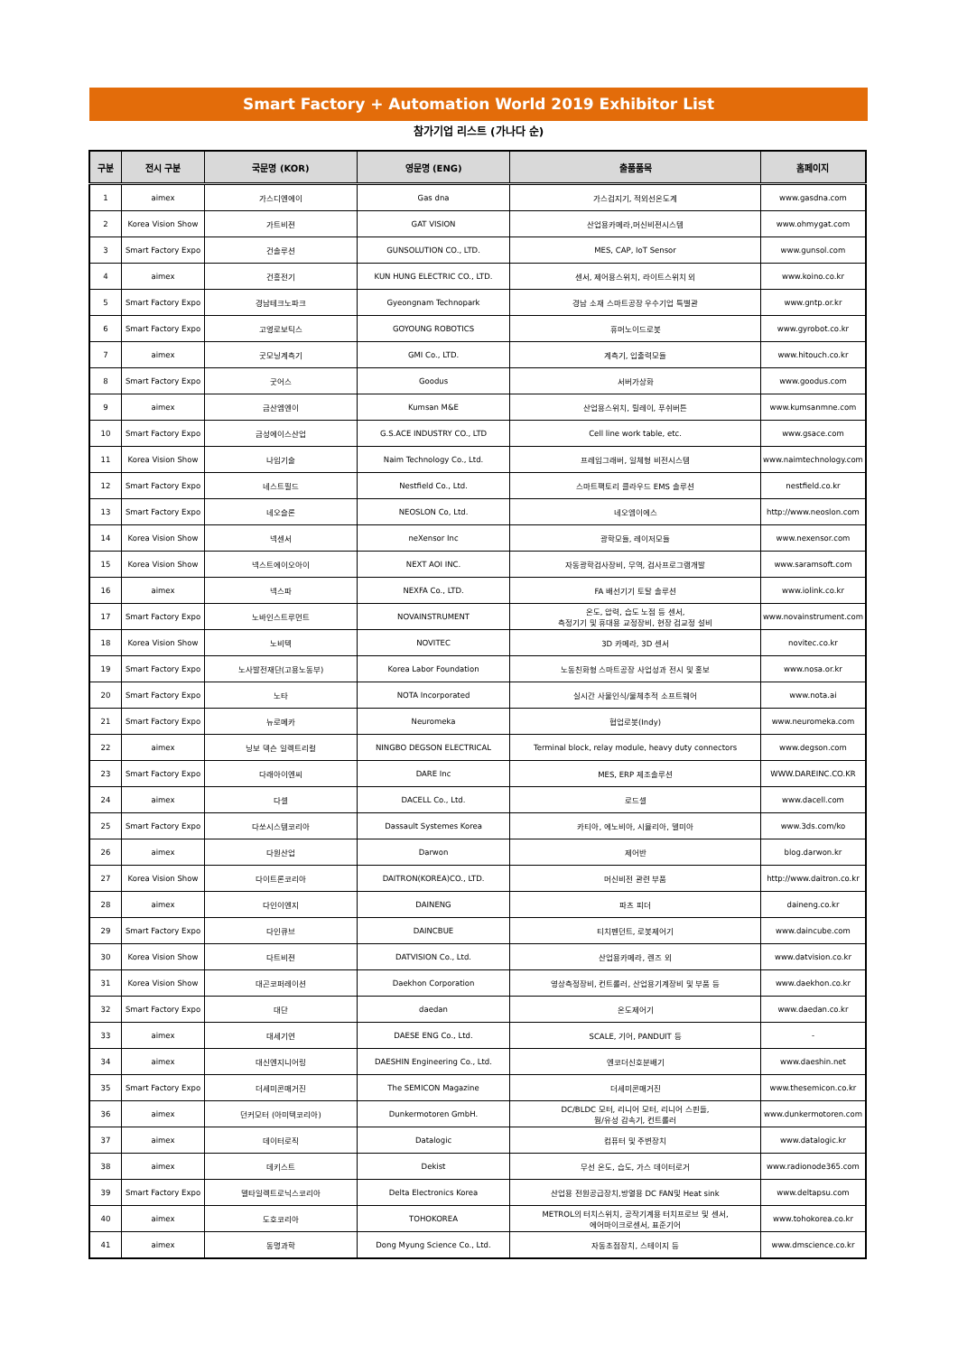Smart Factory + Automation World 2019 Exhibitor List
참가기업 리스트 (가나다 순)
| 구분 | 전시 구분 | 국문명 (KOR) | 영문명 (ENG) | 출품품목 | 홈페이지 |
| --- | --- | --- | --- | --- | --- |
| 1 | aimex | 가스디엔에이 | Gas dna | 가스검지기, 적외선온도계 | www.gasdna.com |
| 2 | Korea Vision Show | 가트비젼 | GAT VISION | 산업용카메라,머신비젼시스템 | www.ohmygat.com |
| 3 | Smart Factory Expo | 건솔루션 | GUNSOLUTION CO., LTD. | MES, CAP, IoT Sensor | www.gunsol.com |
| 4 | aimex | 건흥전기 | KUN HUNG ELECTRIC CO., LTD. | 센서, 제어용스위치, 라이트스위치 외 | www.koino.co.kr |
| 5 | Smart Factory Expo | 경남테크노파크 | Gyeongnam Technopark | 경남 소재 스마트공장 우수기업 특별관 | www.gntp.or.kr |
| 6 | Smart Factory Expo | 고영로보틱스 | GOYOUNG ROBOTICS | 휴머노이드로봇 | www.gyrobot.co.kr |
| 7 | aimex | 굿모닝계측기 | GMI Co., LTD. | 계측기, 입출력모듈 | www.hitouch.co.kr |
| 8 | Smart Factory Expo | 굿어스 | Goodus | 서버가상화 | www.goodus.com |
| 9 | aimex | 금산엠엔이 | Kumsan M&E | 산업용스위치, 릴레이, 푸쉬버튼 | www.kumsanmne.com |
| 10 | Smart Factory Expo | 금성에이스산업 | G.S.ACE INDUSTRY CO., LTD | Cell line work table, etc. | www.gsace.com |
| 11 | Korea Vision Show | 나임기술 | Naim Technology Co., Ltd. | 프레임그래버, 일체형 비전시스템 | www.naimtechnology.com |
| 12 | Smart Factory Expo | 네스트필드 | Nestfield Co., Ltd. | 스마트팩토리 클라우드 EMS 솔루션 | nestfield.co.kr |
| 13 | Smart Factory Expo | 네오슬론 | NEOSLON Co, Ltd. | 네오엠이에스 | http://www.neoslon.com |
| 14 | Korea Vision Show | 넥센서 | neXensor Inc | 광학모듈, 레이저모듈 | www.nexensor.com |
| 15 | Korea Vision Show | 넥스트에이오아이 | NEXT AOI INC. | 자동광학검사장비, 무역, 검사프로그램개발 | www.saramsoft.com |
| 16 | aimex | 넥스파 | NEXFA Co., LTD. | FA 배선기기 토탈 솔루션 | www.iolink.co.kr |
| 17 | Smart Factory Expo | 노바인스트루먼트 | NOVAINSTRUMENT | 온도, 압력, 습도 노점 등 센서, 측정기기 및 휴대용 교정장비, 현장 검교정 설비 | www.novainstrument.com |
| 18 | Korea Vision Show | 노비텍 | NOVITEC | 3D 카메라, 3D 센서 | novitec.co.kr |
| 19 | Smart Factory Expo | 노사발전재단(고용노동부) | Korea Labor Foundation | 노동친화형 스마트공장 사업성과 전시 및 홍보 | www.nosa.or.kr |
| 20 | Smart Factory Expo | 노타 | NOTA Incorporated | 실시간 사물인식/물체추적 소프트웨어 | www.nota.ai |
| 21 | Smart Factory Expo | 뉴로메카 | Neuromeka | 협업로봇(Indy) | www.neuromeka.com |
| 22 | aimex | 닝보 덱슨 일렉트리컬 | NINGBO DEGSON ELECTRICAL | Terminal block, relay module, heavy duty connectors | www.degson.com |
| 23 | Smart Factory Expo | 다래아이엔씨 | DARE Inc | MES, ERP 제조솔루션 | WWW.DAREINC.CO.KR |
| 24 | aimex | 다셀 | DACELL Co., Ltd. | 로드셀 | www.dacell.com |
| 25 | Smart Factory Expo | 다쏘시스템코리아 | Dassault Systemes Korea | 카티아, 에노비아, 시뮬리아, 델미아 | www.3ds.com/ko |
| 26 | aimex | 다원산업 | Darwon | 제어반 | blog.darwon.kr |
| 27 | Korea Vision Show | 다이트론코리아 | DAITRON(KOREA)CO., LTD. | 머신비전 관련 부품 | http://www.daitron.co.kr |
| 28 | aimex | 다인이엔지 | DAINENG | 파츠 피더 | daineng.co.kr |
| 29 | Smart Factory Expo | 다인큐브 | DAINCBUE | 티치펜던트, 로봇제어기 | www.daincube.com |
| 30 | Korea Vision Show | 다트비젼 | DATVISION Co., Ltd. | 산업용카메라, 렌즈 외 | www.datvision.co.kr |
| 31 | Korea Vision Show | 대곤코퍼레이션 | Daekhon Corporation | 영상측정장비, 컨트롤러, 산업용기계장비 및 부품 등 | www.daekhon.co.kr |
| 32 | Smart Factory Expo | 대단 | daedan | 온도제어기 | www.daedan.co.kr |
| 33 | aimex | 대세기연 | DAESE ENG Co., Ltd. | SCALE, 기어, PANDUIT 등 | - |
| 34 | aimex | 대신엔지니어링 | DAESHIN Engineering Co., Ltd. | 엔코더신호분배기 | www.daeshin.net |
| 35 | Smart Factory Expo | 더세미콘매거진 | The SEMICON Magazine | 더세미콘매거진 | www.thesemicon.co.kr |
| 36 | aimex | 던커모터 (아미텍코리아) | Dunkermotoren GmbH. | DC/BLDC 모터, 리니어 모터, 리니어 스핀들, 웜/유성 감속기, 컨트롤러 | www.dunkermotoren.com |
| 37 | aimex | 데이터로직 | Datalogic | 컴퓨터 및 주변장치 | www.datalogic.kr |
| 38 | aimex | 데키스트 | Dekist | 무선 온도, 습도, 가스 데이터로거 | www.radionode365.com |
| 39 | Smart Factory Expo | 델타일렉트로닉스코리아 | Delta Electronics Korea | 산업용 전원공급장치,방열용 DC FAN및 Heat sink | www.deltapsu.com |
| 40 | aimex | 도호코리아 | TOHOKOREA | METROL의 터치스위치, 공작기계용 터치프로브 및 센서, 에어마이크로센서, 표준기어 | www.tohokorea.co.kr |
| 41 | aimex | 동명과학 | Dong Myung Science Co., Ltd. | 자동초점장치, 스테이지 등 | www.dmscience.co.kr |